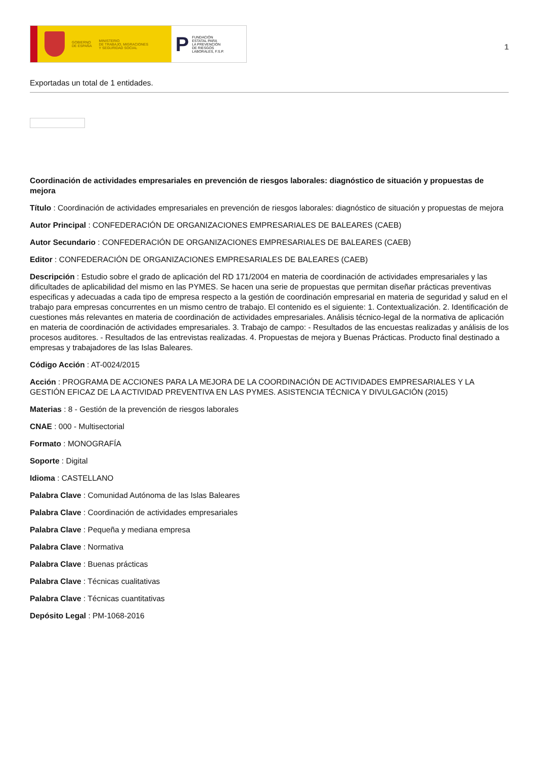GOBIERNO
DE ESPAÑA MINISTERIO
DE TRABAJO, MIGRACIONES
Y SEGURIDAD SOCIAL
P FUNDACIÓN
ESTATAL PARA
LA PREVENCIÓN
DE RIESGOS
LABORALES, F.S.P.
1
Exportadas un total de 1 entidades.
Coordinación de actividades empresariales en prevención de riesgos laborales: diagnóstico de situación y propuestas de mejora
Título : Coordinación de actividades empresariales en prevención de riesgos laborales: diagnóstico de situación y propuestas de mejora
Autor Principal : CONFEDERACIÓN DE ORGANIZACIONES EMPRESARIALES DE BALEARES (CAEB)
Autor Secundario : CONFEDERACIÓN DE ORGANIZACIONES EMPRESARIALES DE BALEARES (CAEB)
Editor : CONFEDERACIÓN DE ORGANIZACIONES EMPRESARIALES DE BALEARES (CAEB)
Descripción : Estudio sobre el grado de aplicación del RD 171/2004 en materia de coordinación de actividades empresariales y las dificultades de aplicabilidad del mismo en las PYMES. Se hacen una serie de propuestas que permitan diseñar prácticas preventivas especificas y adecuadas a cada tipo de empresa respecto a la gestión de coordinación empresarial en materia de seguridad y salud en el trabajo para empresas concurrentes en un mismo centro de trabajo. El contenido es el siguiente: 1. Contextualización. 2. Identificación de cuestiones más relevantes en materia de coordinación de actividades empresariales. Análisis técnico-legal de la normativa de aplicación en materia de coordinación de actividades empresariales. 3. Trabajo de campo: - Resultados de las encuestas realizadas y análisis de los procesos auditores. - Resultados de las entrevistas realizadas. 4. Propuestas de mejora y Buenas Prácticas. Producto final destinado a empresas y trabajadores de las Islas Baleares.
Código Acción : AT-0024/2015
Acción : PROGRAMA DE ACCIONES PARA LA MEJORA DE LA COORDINACIÓN DE ACTIVIDADES EMPRESARIALES Y LA GESTIÓN EFICAZ DE LA ACTIVIDAD PREVENTIVA EN LAS PYMES. ASISTENCIA TÉCNICA Y DIVULGACIÓN (2015)
Materias : 8 - Gestión de la prevención de riesgos laborales
CNAE : 000 - Multisectorial
Formato : MONOGRAFÍA
Soporte : Digital
Idioma : CASTELLANO
Palabra Clave : Comunidad Autónoma de las Islas Baleares
Palabra Clave : Coordinación de actividades empresariales
Palabra Clave : Pequeña y mediana empresa
Palabra Clave : Normativa
Palabra Clave : Buenas prácticas
Palabra Clave : Técnicas cualitativas
Palabra Clave : Técnicas cuantitativas
Depósito Legal : PM-1068-2016